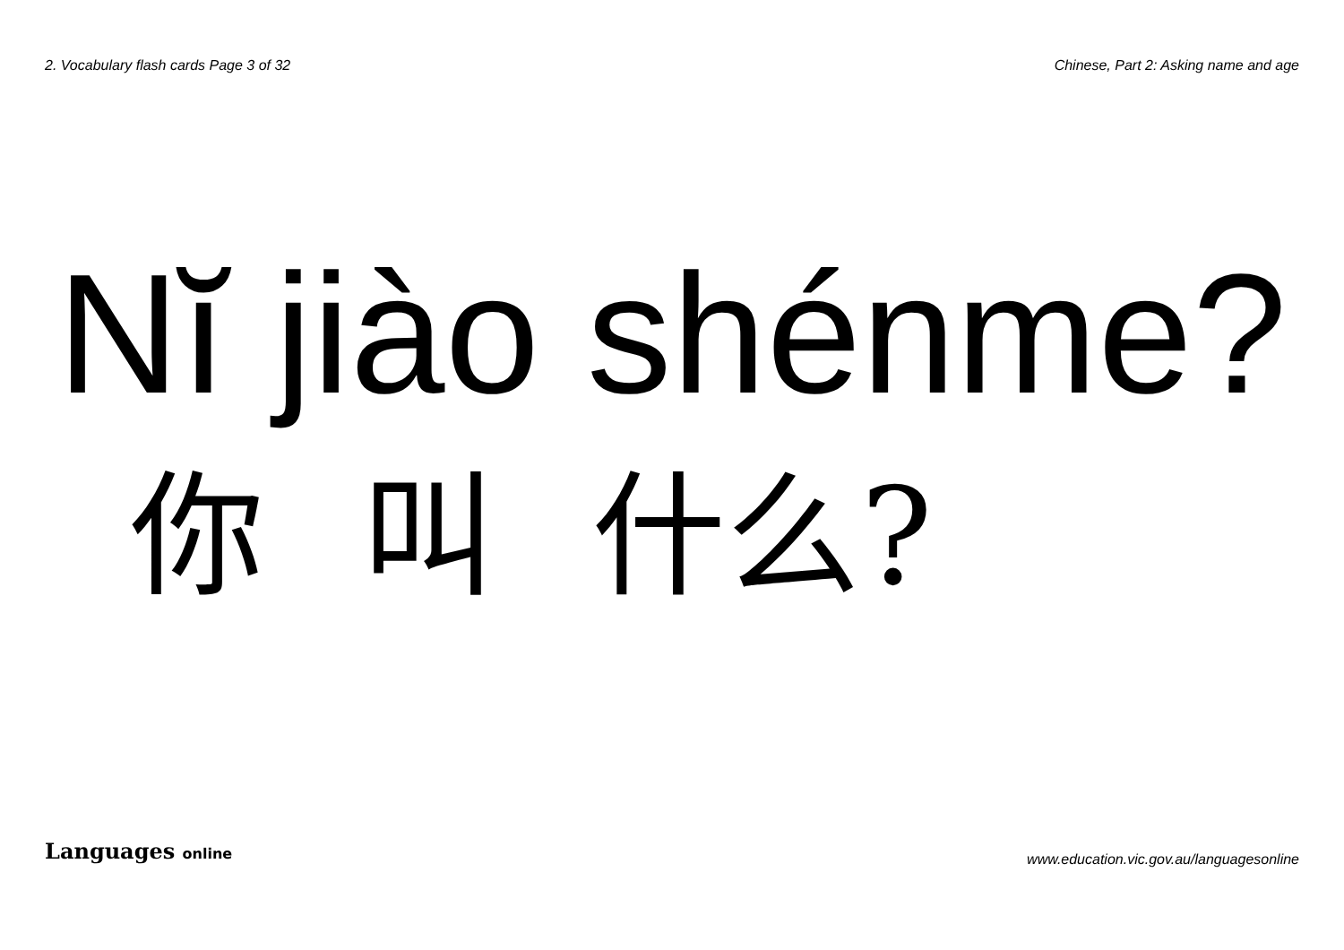2. Vocabulary flash cards Page 3 of 32 Chinese, Part 2: Asking name and age
Nĭ jiào shénme?
你 叫 什么?
Languages online
www.education.vic.gov.au/languagesonline